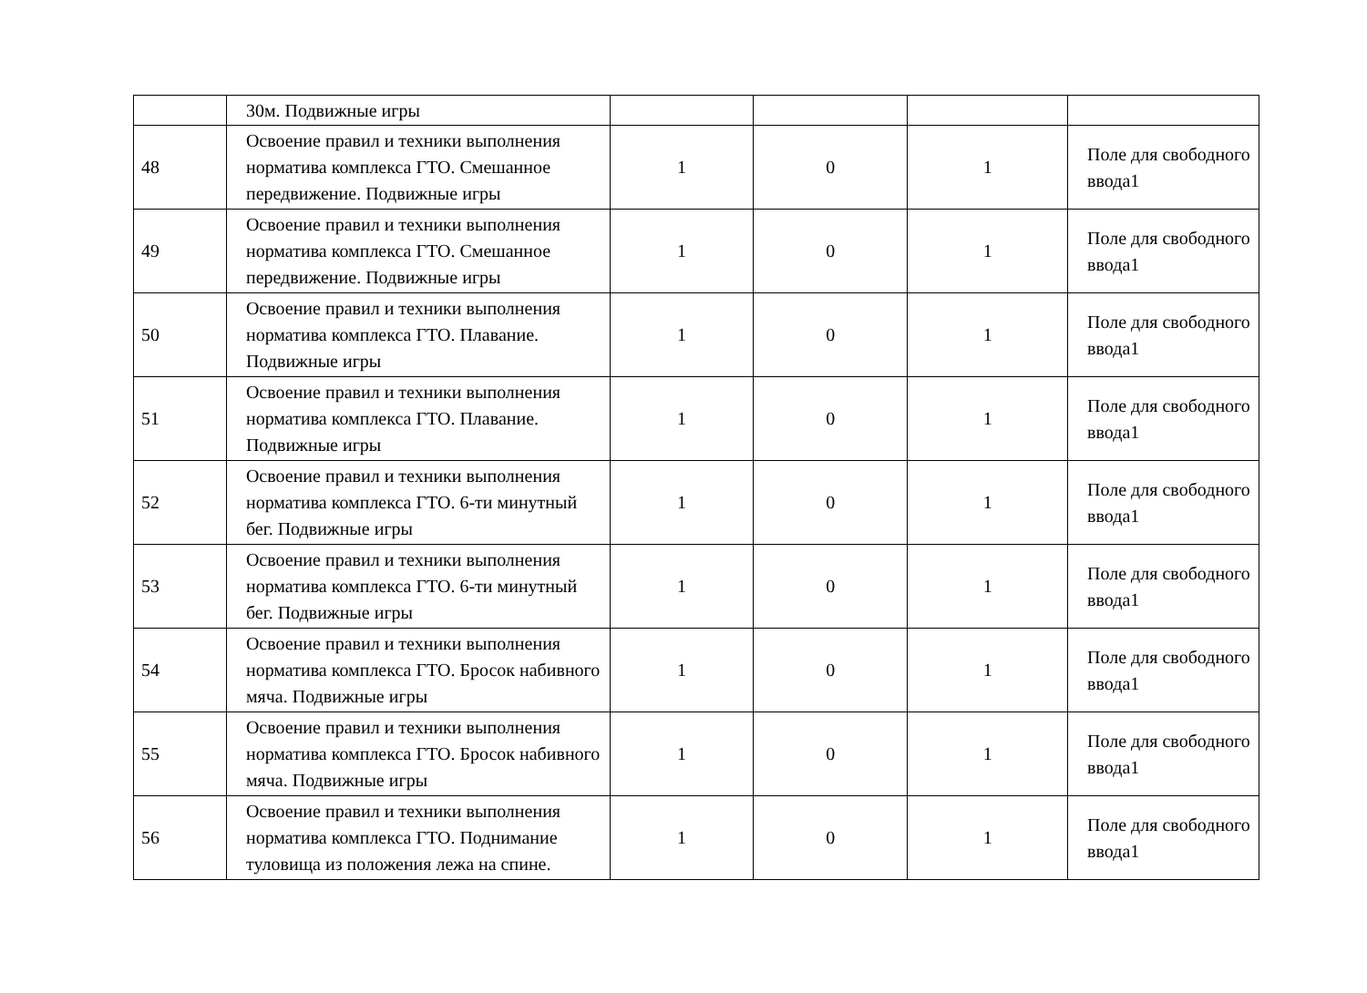| | 30м. Подвижные игры | | | | |
| 48 | Освоение правил и техники выполнения норматива комплекса ГТО. Смешанное передвижение. Подвижные игры | 1 | 0 | 1 | Поле для свободного ввода1 |
| 49 | Освоение правил и техники выполнения норматива комплекса ГТО. Смешанное передвижение. Подвижные игры | 1 | 0 | 1 | Поле для свободного ввода1 |
| 50 | Освоение правил и техники выполнения норматива комплекса ГТО. Плавание. Подвижные игры | 1 | 0 | 1 | Поле для свободного ввода1 |
| 51 | Освоение правил и техники выполнения норматива комплекса ГТО. Плавание. Подвижные игры | 1 | 0 | 1 | Поле для свободного ввода1 |
| 52 | Освоение правил и техники выполнения норматива комплекса ГТО. 6-ти минутный бег. Подвижные игры | 1 | 0 | 1 | Поле для свободного ввода1 |
| 53 | Освоение правил и техники выполнения норматива комплекса ГТО. 6-ти минутный бег. Подвижные игры | 1 | 0 | 1 | Поле для свободного ввода1 |
| 54 | Освоение правил и техники выполнения норматива комплекса ГТО. Бросок набивного мяча. Подвижные игры | 1 | 0 | 1 | Поле для свободного ввода1 |
| 55 | Освоение правил и техники выполнения норматива комплекса ГТО. Бросок набивного мяча. Подвижные игры | 1 | 0 | 1 | Поле для свободного ввода1 |
| 56 | Освоение правил и техники выполнения норматива комплекса ГТО. Поднимание туловища из положения лежа на спине. | 1 | 0 | 1 | Поле для свободного ввода1 |